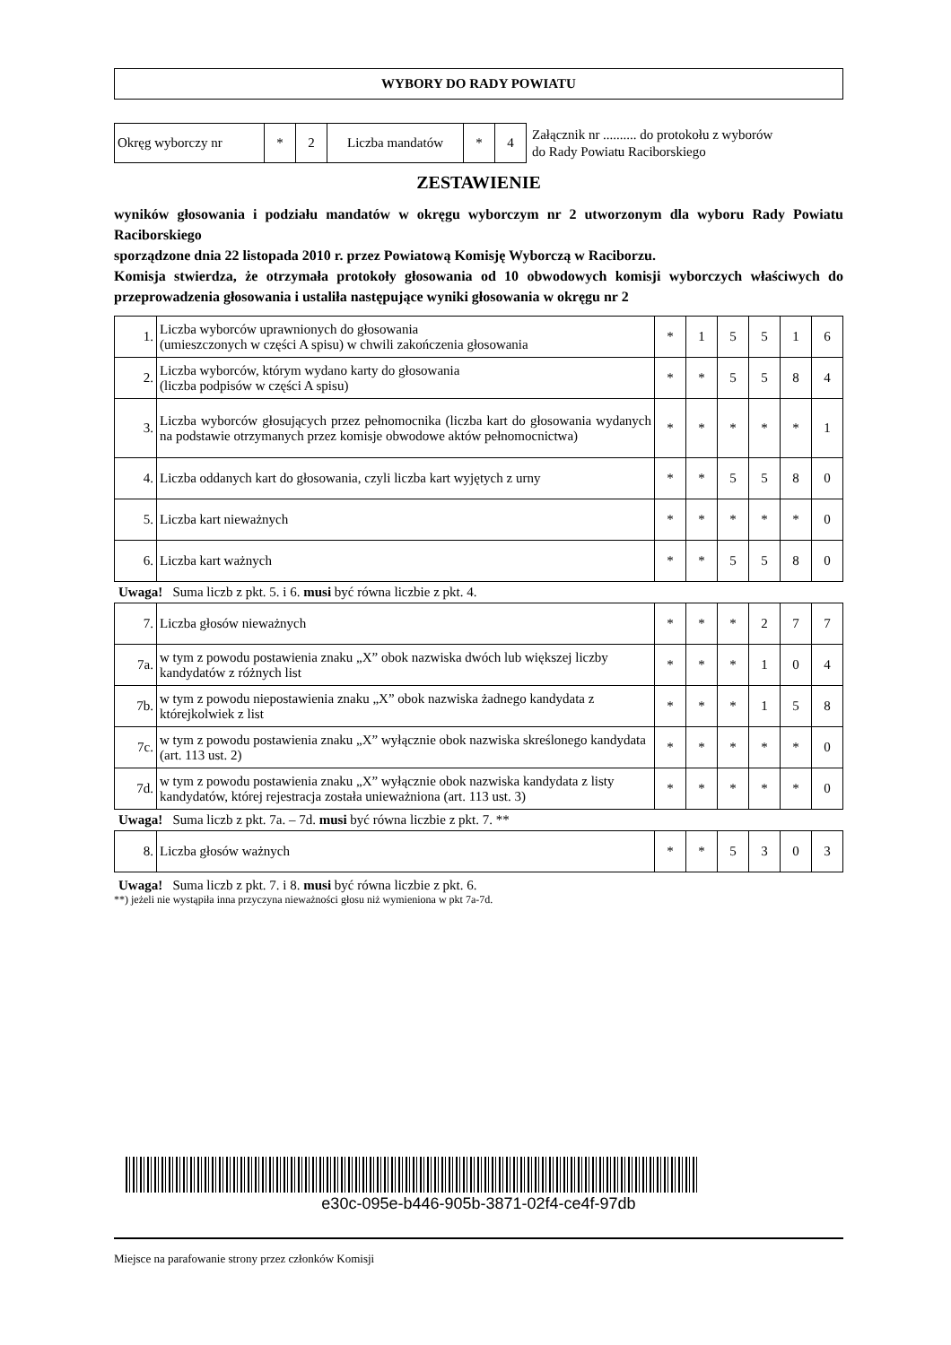WYBORY DO RADY POWIATU
| Okręg wyborczy nr | * | 2 | Liczba mandatów | * | 4 |
Załącznik nr .......... do protokołu z wyborów
do Rady Powiatu Raciborskiego
ZESTAWIENIE
wyników głosowania i podziału mandatów w okręgu wyborczym nr 2 utworzonym dla wyboru Rady Powiatu Raciborskiego
sporządzone dnia 22 listopada 2010 r. przez Powiatową Komisję Wyborczą w Raciborzu.
Komisja stwierdza, że otrzymała protokoły głosowania od 10 obwodowych komisji wyborczych właściwych do przeprowadzenia głosowania i ustaliła następujące wyniki głosowania w okręgu nr 2
| 1. | Liczba wyborców uprawnionych do głosowania (umieszczonych w części A spisu) w chwili zakończenia głosowania | * | 1 | 5 | 5 | 1 | 6 |
| 2. | Liczba wyborców, którym wydano karty do głosowania (liczba podpisów w części A spisu) | * | * | 5 | 5 | 8 | 4 |
| 3. | Liczba wyborców głosujących przez pełnomocnika (liczba kart do głosowania wydanych na podstawie otrzymanych przez komisje obwodowe aktów pełnomocnictwa) | * | * | * | * | * | 1 |
| 4. | Liczba oddanych kart do głosowania, czyli liczba kart wyjętych z urny | * | * | 5 | 5 | 8 | 0 |
| 5. | Liczba kart nieważnych | * | * | * | * | * | 0 |
| 6. | Liczba kart ważnych | * | * | 5 | 5 | 8 | 0 |
Uwaga! Suma liczb z pkt. 5. i 6. musi być równa liczbie z pkt. 4.
| 7. | Liczba głosów nieważnych | * | * | * | 2 | 7 | 7 |
| 7a. | w tym z powodu postawienia znaku „X” obok nazwiska dwóch lub większej liczby kandydatów z różnych list | * | * | * | 1 | 0 | 4 |
| 7b. | w tym z powodu niepostawienia znaku „X” obok nazwiska żadnego kandydata z którejkolwiek z list | * | * | * | 1 | 5 | 8 |
| 7c. | w tym z powodu postawienia znaku „X” wyłącznie obok nazwiska skreślonego kandydata (art. 113 ust. 2) | * | * | * | * | * | 0 |
| 7d. | w tym z powodu postawienia znaku „X” wyłącznie obok nazwiska kandydata z listy kandydatów, której rejestracja została unieważniona (art. 113 ust. 3) | * | * | * | * | * | 0 |
Uwaga! Suma liczb z pkt. 7a. – 7d. musi być równa liczbie z pkt. 7. **
| 8. | Liczba głosów ważnych | * | * | 5 | 3 | 0 | 3 |
Uwaga! Suma liczb z pkt. 7. i 8. musi być równa liczbie z pkt. 6.
**) jeżeli nie wystąpiła inna przyczyna nieważności głosu niż wymieniona w pkt 7a-7d.
e30c-095e-b446-905b-3871-02f4-ce4f-97db
Miejsce na parafowanie strony przez członków Komisji